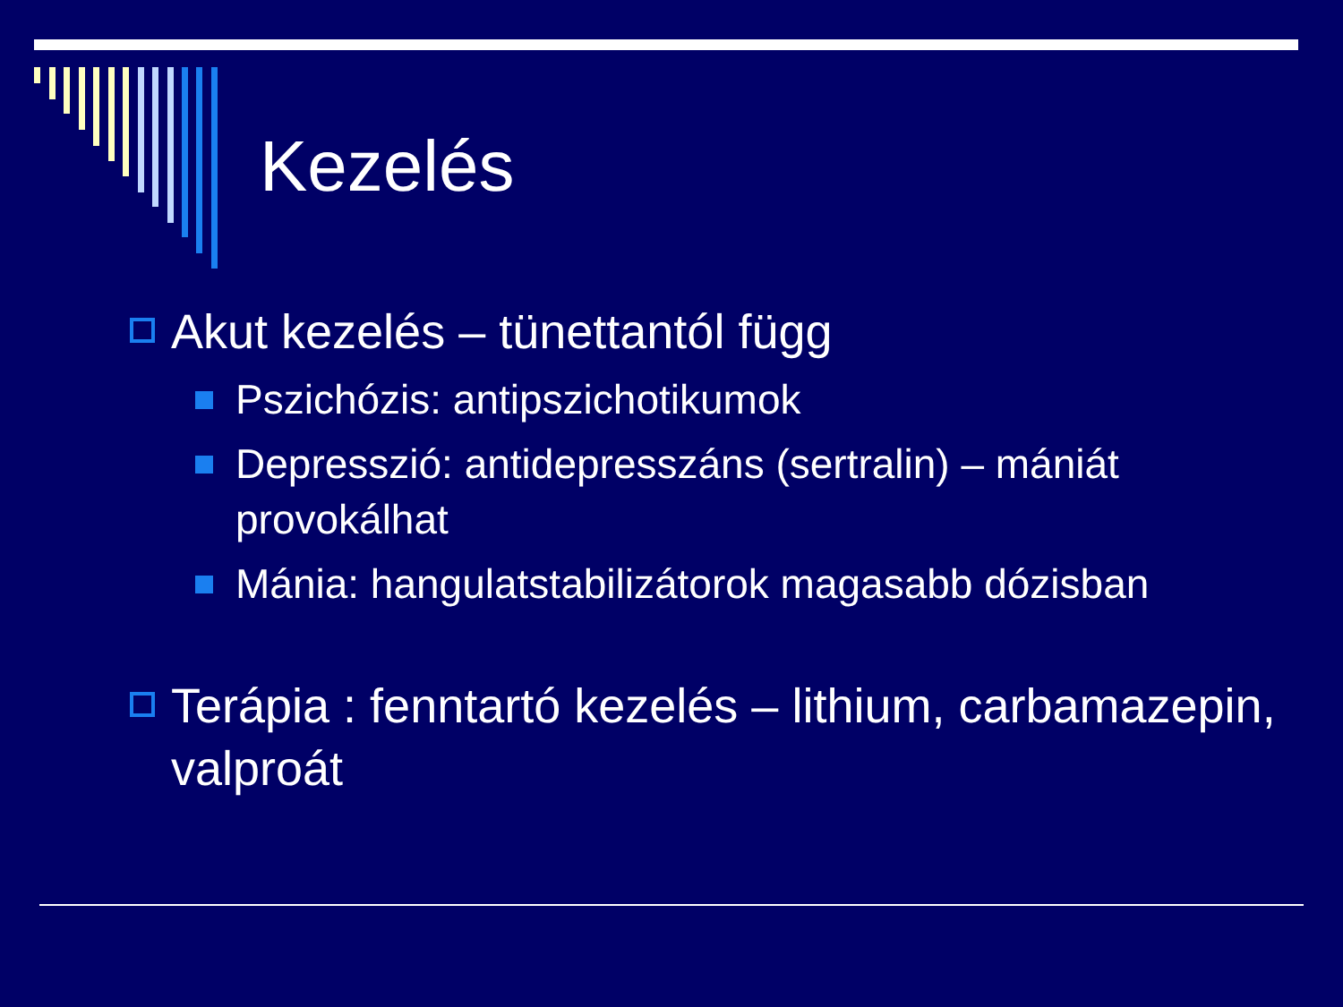Kezelés
Akut kezelés – tünettantól függ
Pszichózis: antipszichotikumok
Depresszió: antidepresszáns (sertralin) – mániát provokálhat
Mánia: hangulatstabilizátorok magasabb dózisban
Terápia : fenntartó kezelés – lithium, carbamazepin, valproát